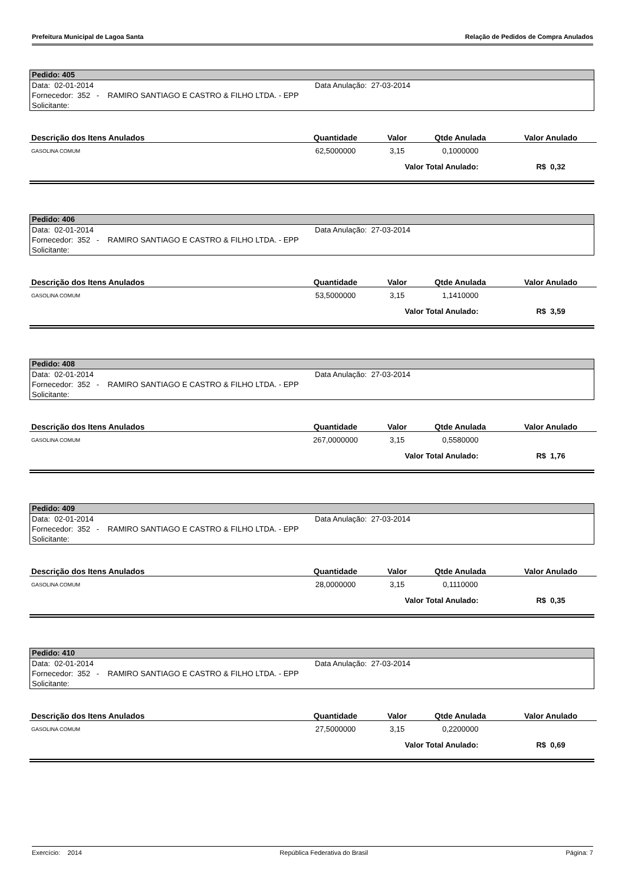Prefeitura Municipal de Lagoa Santa Relação de Pedidos de Compra Anulados
Pedido: 405
Data: 02-01-2014 Data Anulação: 27-03-2014
Fornecedor: 352 - RAMIRO SANTIAGO E CASTRO & FILHO LTDA. - EPP
Solicitante:
| Descrição dos Itens Anulados | Quantidade | Valor | Qtde Anulada | Valor Anulado |
| --- | --- | --- | --- | --- |
| GASOLINA COMUM | 62,5000000 | 3,15 | 0,1000000 | |
| | | Valor Total Anulado: | | R$ 0,32 |
Pedido: 406
Data: 02-01-2014 Data Anulação: 27-03-2014
Fornecedor: 352 - RAMIRO SANTIAGO E CASTRO & FILHO LTDA. - EPP
Solicitante:
| Descrição dos Itens Anulados | Quantidade | Valor | Qtde Anulada | Valor Anulado |
| --- | --- | --- | --- | --- |
| GASOLINA COMUM | 53,5000000 | 3,15 | 1,1410000 | |
| | | Valor Total Anulado: | | R$ 3,59 |
Pedido: 408
Data: 02-01-2014 Data Anulação: 27-03-2014
Fornecedor: 352 - RAMIRO SANTIAGO E CASTRO & FILHO LTDA. - EPP
Solicitante:
| Descrição dos Itens Anulados | Quantidade | Valor | Qtde Anulada | Valor Anulado |
| --- | --- | --- | --- | --- |
| GASOLINA COMUM | 267,0000000 | 3,15 | 0,5580000 | |
| | | Valor Total Anulado: | | R$ 1,76 |
Pedido: 409
Data: 02-01-2014 Data Anulação: 27-03-2014
Fornecedor: 352 - RAMIRO SANTIAGO E CASTRO & FILHO LTDA. - EPP
Solicitante:
| Descrição dos Itens Anulados | Quantidade | Valor | Qtde Anulada | Valor Anulado |
| --- | --- | --- | --- | --- |
| GASOLINA COMUM | 28,0000000 | 3,15 | 0,1110000 | |
| | | Valor Total Anulado: | | R$ 0,35 |
Pedido: 410
Data: 02-01-2014 Data Anulação: 27-03-2014
Fornecedor: 352 - RAMIRO SANTIAGO E CASTRO & FILHO LTDA. - EPP
Solicitante:
| Descrição dos Itens Anulados | Quantidade | Valor | Qtde Anulada | Valor Anulado |
| --- | --- | --- | --- | --- |
| GASOLINA COMUM | 27,5000000 | 3,15 | 0,2200000 | |
| | | Valor Total Anulado: | | R$ 0,69 |
Exercício: 2014 República Federativa do Brasil Página: 7